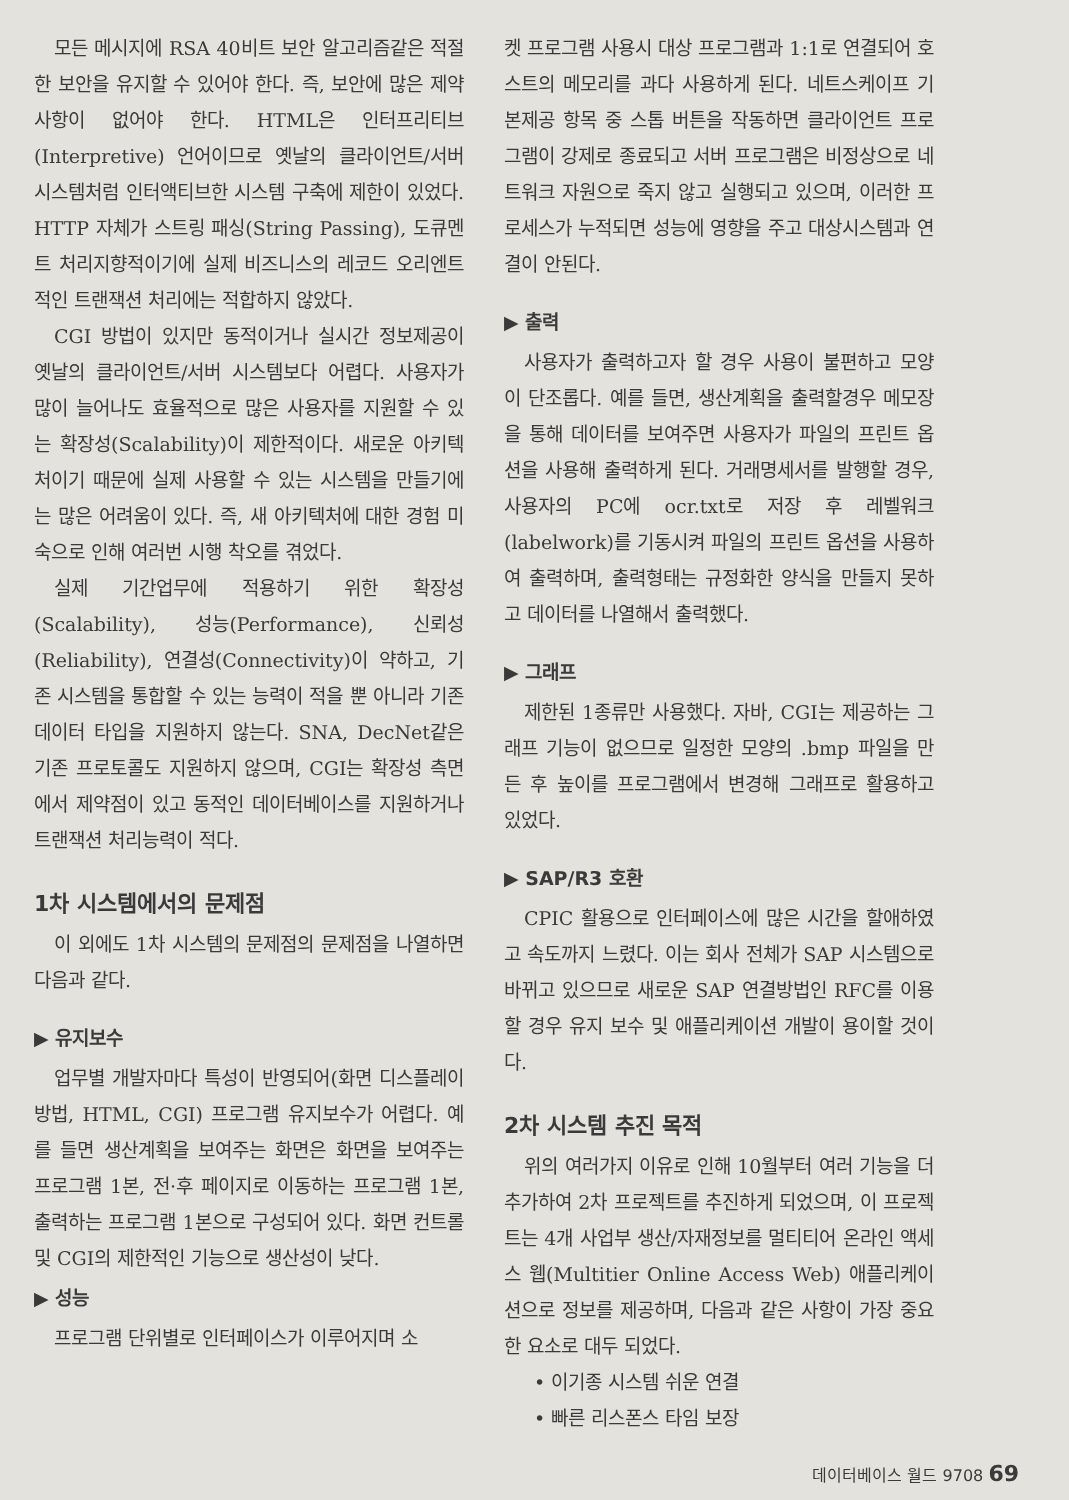모든 메시지에 RSA 40비트 보안 알고리즘같은 적절한 보안을 유지할 수 있어야 한다. 즉, 보안에 많은 제약사항이 없어야 한다. HTML은 인터프리티브(Interpretive) 언어이므로 옛날의 클라이언트/서버 시스템처럼 인터액티브한 시스템 구축에 제한이 있었다. HTTP 자체가 스트링 패싱(String Passing), 도큐멘트 처리지향적이기에 실제 비즈니스의 레코드 오리엔트적인 트랜잭션 처리에는 적합하지 않았다.
CGI 방법이 있지만 동적이거나 실시간 정보제공이 옛날의 클라이언트/서버 시스템보다 어렵다. 사용자가 많이 늘어나도 효율적으로 많은 사용자를 지원할 수 있는 확장성(Scalability)이 제한적이다. 새로운 아키텍처이기 때문에 실제 사용할 수 있는 시스템을 만들기에는 많은 어려움이 있다. 즉, 새 아키텍처에 대한 경험 미숙으로 인해 여러번 시행 착오를 겪었다.
실제 기간업무에 적용하기 위한 확장성(Scalability), 성능(Performance), 신뢰성(Reliability), 연결성(Connectivity)이 약하고, 기존 시스템을 통합할 수 있는 능력이 적을 뿐 아니라 기존 데이터 타입을 지원하지 않는다. SNA, DecNet같은 기존 프로토콜도 지원하지 않으며, CGI는 확장성 측면에서 제약점이 있고 동적인 데이터베이스를 지원하거나 트랜잭션 처리능력이 적다.
1차 시스템에서의 문제점
이 외에도 1차 시스템의 문제점의 문제점을 나열하면 다음과 같다.
▶ 유지보수
업무별 개발자마다 특성이 반영되어(화면 디스플레이 방법, HTML, CGI) 프로그램 유지보수가 어렵다. 예를 들면 생산계획을 보여주는 화면은 화면을 보여주는 프로그램 1본, 전·후 페이지로 이동하는 프로그램 1본, 출력하는 프로그램 1본으로 구성되어 있다. 화면 컨트롤 및 CGI의 제한적인 기능으로 생산성이 낮다.
▶ 성능
프로그램 단위별로 인터페이스가 이루어지며 소
켓 프로그램 사용시 대상 프로그램과 1:1로 연결되어 호스트의 메모리를 과다 사용하게 된다. 네트스케이프 기본제공 항목 중 스톱 버튼을 작동하면 클라이언트 프로그램이 강제로 종료되고 서버 프로그램은 비정상으로 네트워크 자원으로 죽지 않고 실행되고 있으며, 이러한 프로세스가 누적되면 성능에 영향을 주고 대상시스템과 연결이 안된다.
▶ 출력
사용자가 출력하고자 할 경우 사용이 불편하고 모양이 단조롭다. 예를 들면, 생산계획을 출력할경우 메모장을 통해 데이터를 보여주면 사용자가 파일의 프린트 옵션을 사용해 출력하게 된다. 거래명세서를 발행할 경우, 사용자의 PC에 ocr.txt로 저장 후 레벨워크(labelwork)를 기동시켜 파일의 프린트 옵션을 사용하여 출력하며, 출력형태는 규정화한 양식을 만들지 못하고 데이터를 나열해서 출력했다.
▶ 그래프
제한된 1종류만 사용했다. 자바, CGI는 제공하는 그래프 기능이 없으므로 일정한 모양의 .bmp 파일을 만든 후 높이를 프로그램에서 변경해 그래프로 활용하고 있었다.
▶ SAP/R3 호환
CPIC 활용으로 인터페이스에 많은 시간을 할애하였고 속도까지 느렸다. 이는 회사 전체가 SAP 시스템으로 바뀌고 있으므로 새로운 SAP 연결방법인 RFC를 이용할 경우 유지 보수 및 애플리케이션 개발이 용이할 것이다.
2차 시스템 추진 목적
위의 여러가지 이유로 인해 10월부터 여러 기능을 더 추가하여 2차 프로젝트를 추진하게 되었으며, 이 프로젝트는 4개 사업부 생산/자재정보를 멀티티어 온라인 액세스 웹(Multitier Online Access Web) 애플리케이션으로 정보를 제공하며, 다음과 같은 사항이 가장 중요한 요소로 대두 되었다.
• 이기종 시스템 쉬운 연결
• 빠른 리스폰스 타임 보장
데이터베이스 월드 9708 69